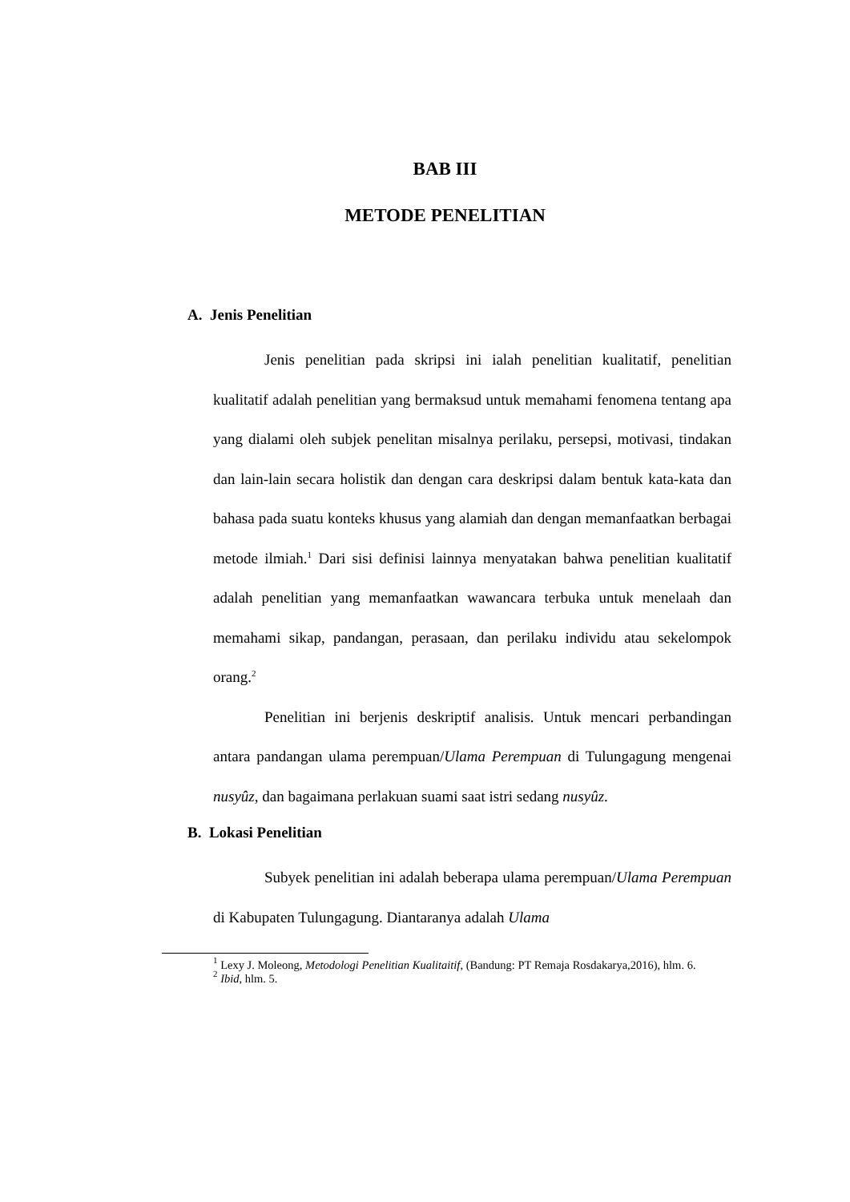BAB III
METODE PENELITIAN
A. Jenis Penelitian
Jenis penelitian pada skripsi ini ialah penelitian kualitatif, penelitian kualitatif adalah penelitian yang bermaksud untuk memahami fenomena tentang apa yang dialami oleh subjek penelitan misalnya perilaku, persepsi, motivasi, tindakan dan lain-lain secara holistik dan dengan cara deskripsi dalam bentuk kata-kata dan bahasa pada suatu konteks khusus yang alamiah dan dengan memanfaatkan berbagai metode ilmiah.<sup>1</sup> Dari sisi definisi lainnya menyatakan bahwa penelitian kualitatif adalah penelitian yang memanfaatkan wawancara terbuka untuk menelaah dan memahami sikap, pandangan, perasaan, dan perilaku individu atau sekelompok orang.<sup>2</sup>
Penelitian ini berjenis deskriptif analisis. Untuk mencari perbandingan antara pandangan ulama perempuan/Ulama Perempuan di Tulungagung mengenai nusyûz, dan bagaimana perlakuan suami saat istri sedang nusyûz.
B. Lokasi Penelitian
Subyek penelitian ini adalah beberapa ulama perempuan/Ulama Perempuan di Kabupaten Tulungagung. Diantaranya adalah Ulama
<sup>1</sup> Lexy J. Moleong, Metodologi Penelitian Kualitaitif, (Bandung: PT Remaja Rosdakarya,2016), hlm. 6.
<sup>2</sup> Ibid, hlm. 5.